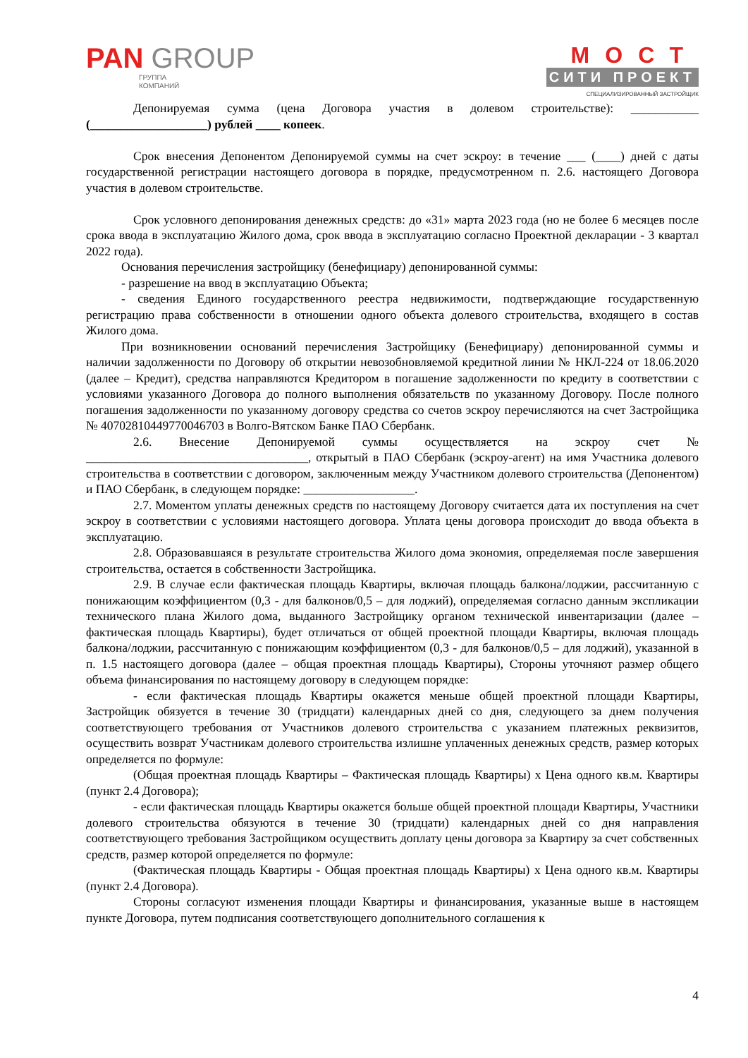PAN GROUP
ГРУППА
КОМПАНИЙ
МОСТ
СИТИ ПРОЕКТ
СПЕЦИАЛИЗИРОВАННЫЙ ЗАСТРОЙЩИК
Депонируемая сумма (цена Договора участия в долевом строительстве): ___________ (___________________) рублей ____ копеек.
Срок внесения Депонентом Депонируемой суммы на счет эскроу: в течение ___ (____) дней с даты государственной регистрации настоящего договора в порядке, предусмотренном п. 2.6. настоящего Договора участия в долевом строительстве.
Срок условного депонирования денежных средств: до «31» марта 2023 года (но не более 6 месяцев после срока ввода в эксплуатацию Жилого дома, срок ввода в эксплуатацию согласно Проектной декларации - 3 квартал 2022 года).
Основания перечисления застройщику (бенефициару) депонированной суммы:
- разрешение на ввод в эксплуатацию Объекта;
- сведения Единого государственного реестра недвижимости, подтверждающие государственную регистрацию права собственности в отношении одного объекта долевого строительства, входящего в состав Жилого дома.
При возникновении оснований перечисления Застройщику (Бенефициару) депонированной суммы и наличии задолженности по Договору об открытии невозобновляемой кредитной линии № НКЛ-224 от 18.06.2020 (далее – Кредит), средства направляются Кредитором в погашение задолженности по кредиту в соответствии с условиями указанного Договора до полного выполнения обязательств по указанному Договору. После полного погашения задолженности по указанному договору средства со счетов эскроу перечисляются на счет Застройщика № 40702810449770046703 в Волго-Вятском Банке ПАО Сбербанк.
2.6. Внесение Депонируемой суммы осуществляется на эскроу счет № ____________________________________, открытый в ПАО Сбербанк (эскроу-агент) на имя Участника долевого строительства в соответствии с договором, заключенным между Участником долевого строительства (Депонентом) и ПАО Сбербанк, в следующем порядке: __________________.
2.7. Моментом уплаты денежных средств по настоящему Договору считается дата их поступления на счет эскроу в соответствии с условиями настоящего договора. Уплата цены договора происходит до ввода объекта в эксплуатацию.
2.8. Образовавшаяся в результате строительства Жилого дома экономия, определяемая после завершения строительства, остается в собственности Застройщика.
2.9. В случае если фактическая площадь Квартиры, включая площадь балкона/лоджии, рассчитанную с понижающим коэффициентом (0,3 - для балконов/0,5 – для лоджий), определяемая согласно данным экспликации технического плана Жилого дома, выданного Застройщику органом технической инвентаризации (далее – фактическая площадь Квартиры), будет отличаться от общей проектной площади Квартиры, включая площадь балкона/лоджии, рассчитанную с понижающим коэффициентом (0,3 - для балконов/0,5 – для лоджий), указанной в п. 1.5 настоящего договора (далее – общая проектная площадь Квартиры), Стороны уточняют размер общего объема финансирования по настоящему договору в следующем порядке:
- если фактическая площадь Квартиры окажется меньше общей проектной площади Квартиры, Застройщик обязуется в течение 30 (тридцати) календарных дней со дня, следующего за днем получения соответствующего требования от Участников долевого строительства с указанием платежных реквизитов, осуществить возврат Участникам долевого строительства излишне уплаченных денежных средств, размер которых определяется по формуле:
(Общая проектная площадь Квартиры – Фактическая площадь Квартиры) х Цена одного кв.м. Квартиры (пункт 2.4 Договора);
- если фактическая площадь Квартиры окажется больше общей проектной площади Квартиры, Участники долевого строительства обязуются в течение 30 (тридцати) календарных дней со дня направления соответствующего требования Застройщиком осуществить доплату цены договора за Квартиру за счет собственных средств, размер которой определяется по формуле:
(Фактическая площадь Квартиры - Общая проектная площадь Квартиры) х Цена одного кв.м. Квартиры (пункт 2.4 Договора).
Стороны согласуют изменения площади Квартиры и финансирования, указанные выше в настоящем пункте Договора, путем подписания соответствующего дополнительного соглашения к
4